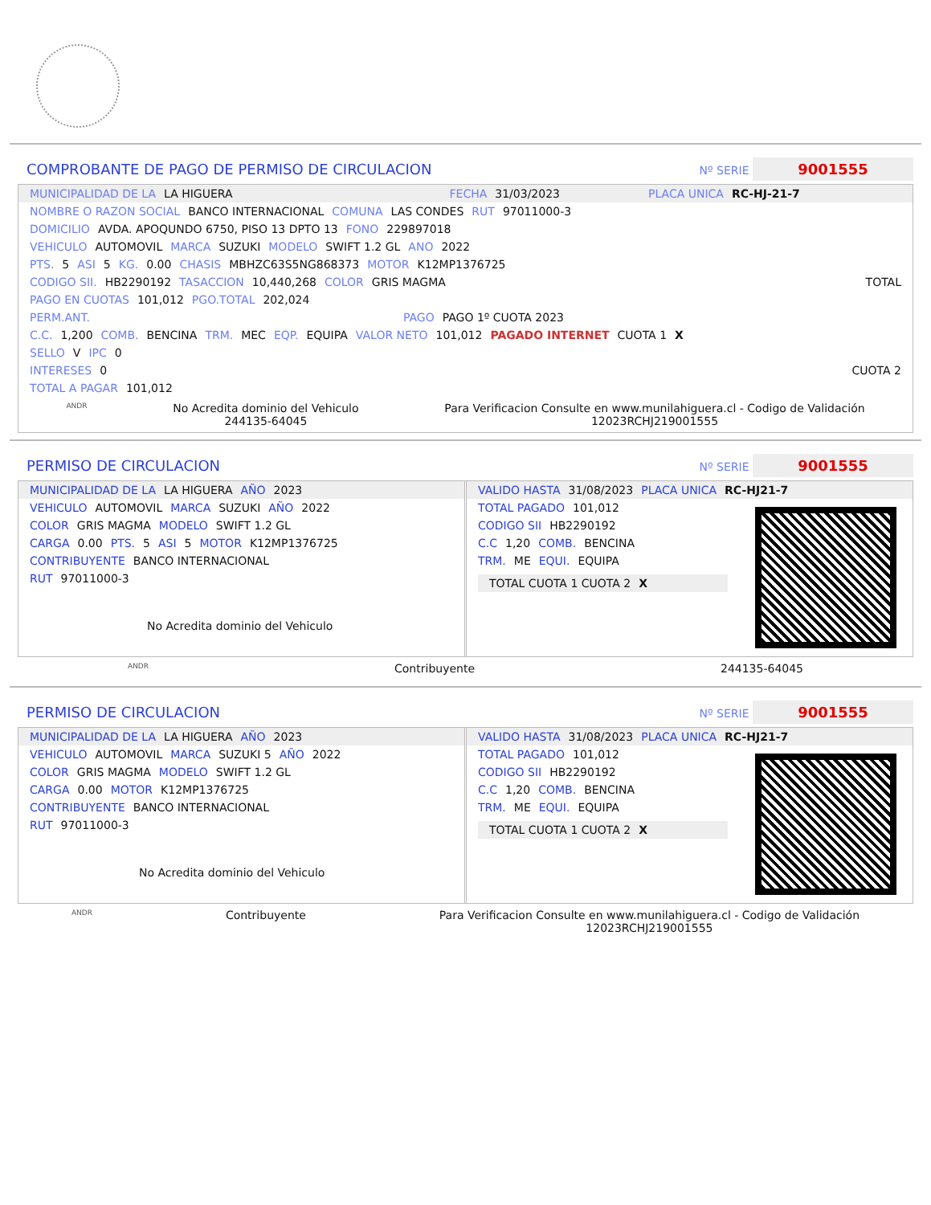COMPROBANTE DE PAGO DE PERMISO DE CIRCULACION Nº SERIE 9001555
MUNICIPALIDAD DE LA LA HIGUERA FECHA 31/03/2023 PLACA UNICA RC-HJ-21-7
NOMBRE O RAZON SOCIAL BANCO INTERNACIONAL COMUNA LAS CONDES RUT 97011000-3
DOMICILIO AVDA. APOQUNDO 6750, PISO 13 DPTO 13 FONO 229897018
VEHICULO AUTOMOVIL MARCA SUZUKI MODELO SWIFT 1.2 GL ANO 2022
PTS. 5 ASI 5 KG. 0.00 CHASIS MBHZC63S5NG868373 MOTOR K12MP1376725
CODIGO SII. HB2290192 TASACCION 10,440,268 COLOR GRIS MAGMA TOTAL
PAGO EN CUOTAS 101,012 PGO.TOTAL 202,024
PERM.ANT. PAGO PAGO 1º CUOTA 2023
C.C. 1,200 COMB. BENCINA TRM. MEC EQP. EQUIPA VALOR NETO 101,012 PAGADO INTERNET CUOTA 1 X
SELLO V IPC 0
INTERESES 0 CUOTA 2
TOTAL A PAGAR 101,012
ANDR No Acredita dominio del Vehiculo
244135-64045 Para Verificacion Consulte en www.munilahiguera.cl - Codigo de Validación
12023RCHJ219001555
PERMISO DE CIRCULACION Nº SERIE 9001555
MUNICIPALIDAD DE LA LA HIGUERA AÑO 2023
VEHICULO AUTOMOVIL MARCA SUZUKI AÑO 2022
COLOR GRIS MAGMA MODELO SWIFT 1.2 GL
CARGA 0.00 PTS. 5 ASI 5 MOTOR K12MP1376725
CONTRIBUYENTE BANCO INTERNACIONAL
RUT 97011000-3
No Acredita dominio del Vehiculo
VALIDO HASTA 31/08/2023 PLACA UNICA RC-HJ21-7
TOTAL PAGADO 101,012
CODIGO SII HB2290192
C.C 1,20 COMB. BENCINA
TRM. ME EQUI. EQUIPA
TOTAL CUOTA 1 CUOTA 2 X
ANDR Contribuyente 244135-64045
PERMISO DE CIRCULACION Nº SERIE 9001555
MUNICIPALIDAD DE LA LA HIGUERA AÑO 2023
VEHICULO AUTOMOVIL MARCA SUZUKI 5 AÑO 2022
COLOR GRIS MAGMA MODELO SWIFT 1.2 GL
CARGA 0.00 MOTOR K12MP1376725
CONTRIBUYENTE BANCO INTERNACIONAL
RUT 97011000-3
No Acredita dominio del Vehiculo
VALIDO HASTA 31/08/2023 PLACA UNICA RC-HJ21-7
TOTAL PAGADO 101,012
CODIGO SII HB2290192
C.C 1,20 COMB. BENCINA
TRM. ME EQUI. EQUIPA
TOTAL CUOTA 1 CUOTA 2 X
ANDR Contribuyente Para Verificacion Consulte en www.munilahiguera.cl - Codigo de Validación
12023RCHJ219001555